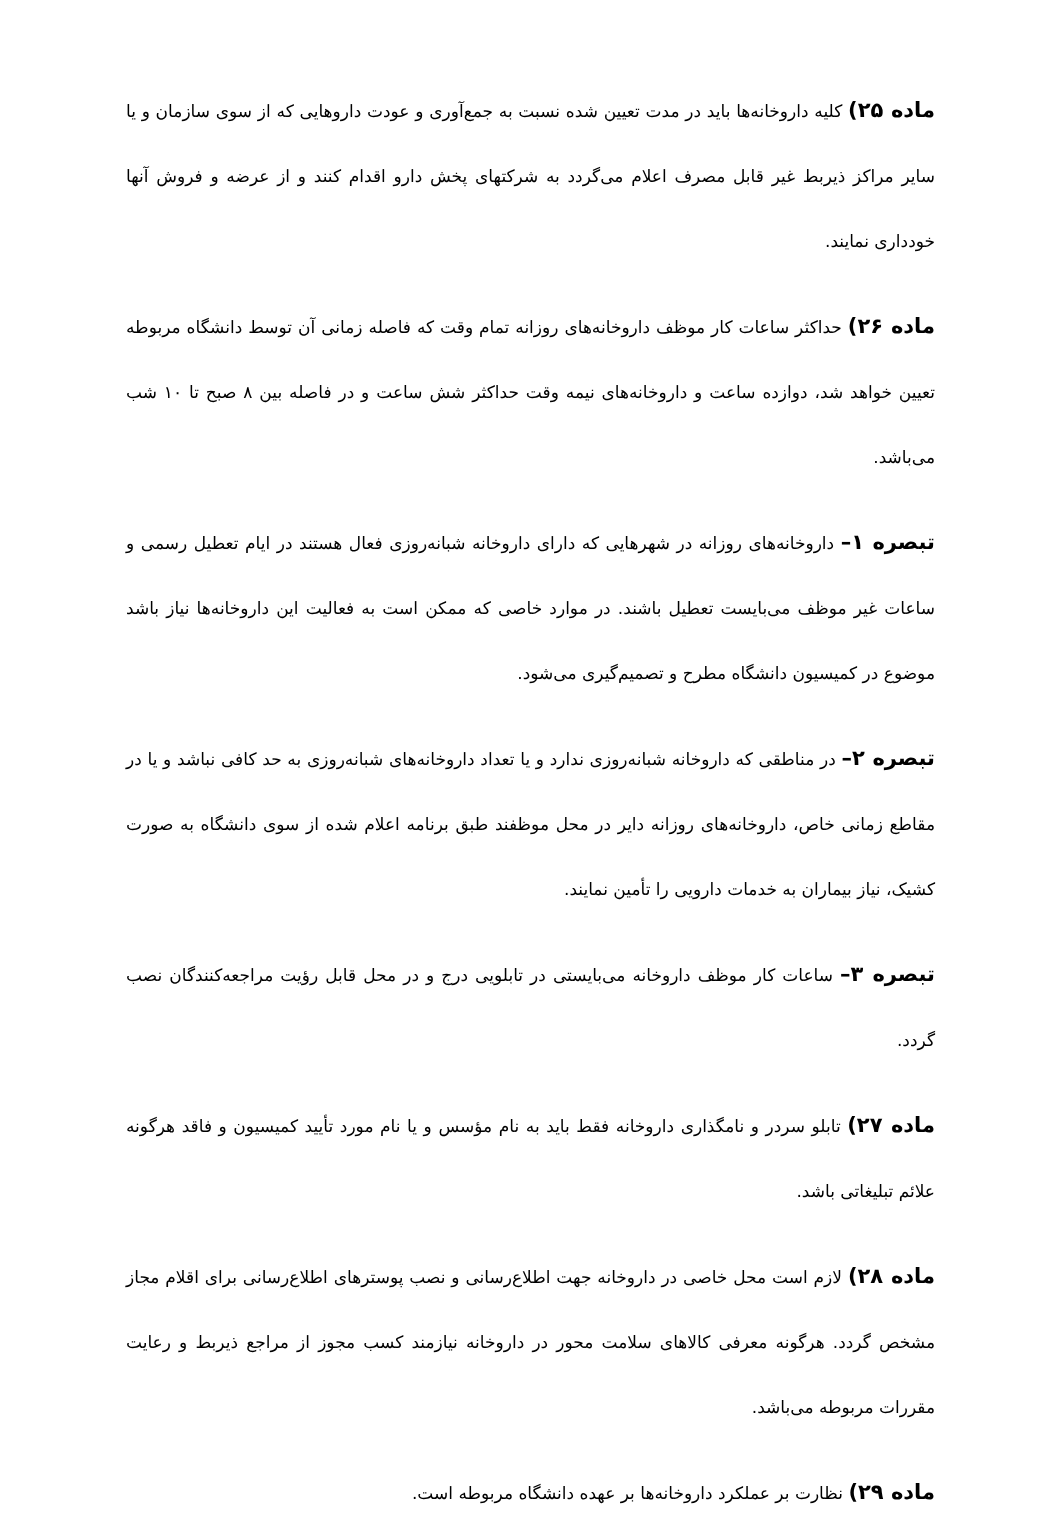ماده ۲۵) کلیه داروخانه‌ها باید در مدت تعیین شده نسبت به جمع‌آوری و عودت داروهایی که از سوی سازمان و یا سایر مراکز ذیربط غیر قابل مصرف اعلام می‌گردد به شرکتهای پخش دارو اقدام کنند و از عرضه و فروش آنها خودداری نمایند.
ماده ۲۶) حداکثر ساعات کار موظف داروخانه‌های روزانه تمام وقت که فاصله زمانی آن توسط دانشگاه مربوطه تعیین خواهد شد، دوازده ساعت و داروخانه‌های نیمه وقت حداکثر شش ساعت و در فاصله بین ۸ صبح تا ۱۰ شب می‌باشد.
تبصره ۱– داروخانه‌های روزانه در شهرهایی که دارای داروخانه شبانه‌روزی فعال هستند در ایام تعطیل رسمی و ساعات غیر موظف می‌بایست تعطیل باشند. در موارد خاصی که ممکن است به فعالیت این داروخانه‌ها نیاز باشد موضوع در کمیسیون دانشگاه مطرح و تصمیم‌گیری می‌شود.
تبصره ۲– در مناطقی که داروخانه شبانه‌روزی ندارد و یا تعداد داروخانه‌های شبانه‌روزی به حد کافی نباشد و یا در مقاطع زمانی خاص، داروخانه‌های روزانه دایر در محل موظفند طبق برنامه اعلام شده از سوی دانشگاه به صورت کشیک، نیاز بیماران به خدمات دارویی را تأمین نمایند.
تبصره ۳– ساعات کار موظف داروخانه می‌بایستی در تابلویی درج و در محل قابل رؤیت مراجعه‌کنندگان نصب گردد.
ماده ۲۷) تابلو سردر و نامگذاری داروخانه فقط باید به نام مؤسس و یا نام مورد تأیید کمیسیون و فاقد هرگونه علائم تبلیغاتی باشد.
ماده ۲۸) لازم است محل خاصی در داروخانه جهت اطلاع‌رسانی و نصب پوسترهای اطلاع‌رسانی برای اقلام مجاز مشخص گردد. هرگونه معرفی کالاهای سلامت محور در داروخانه نیازمند کسب مجوز از مراجع ذیربط و رعایت مقررات مربوطه می‌باشد.
ماده ۲۹) نظارت بر عملکرد داروخانه‌ها بر عهده دانشگاه مربوطه است.